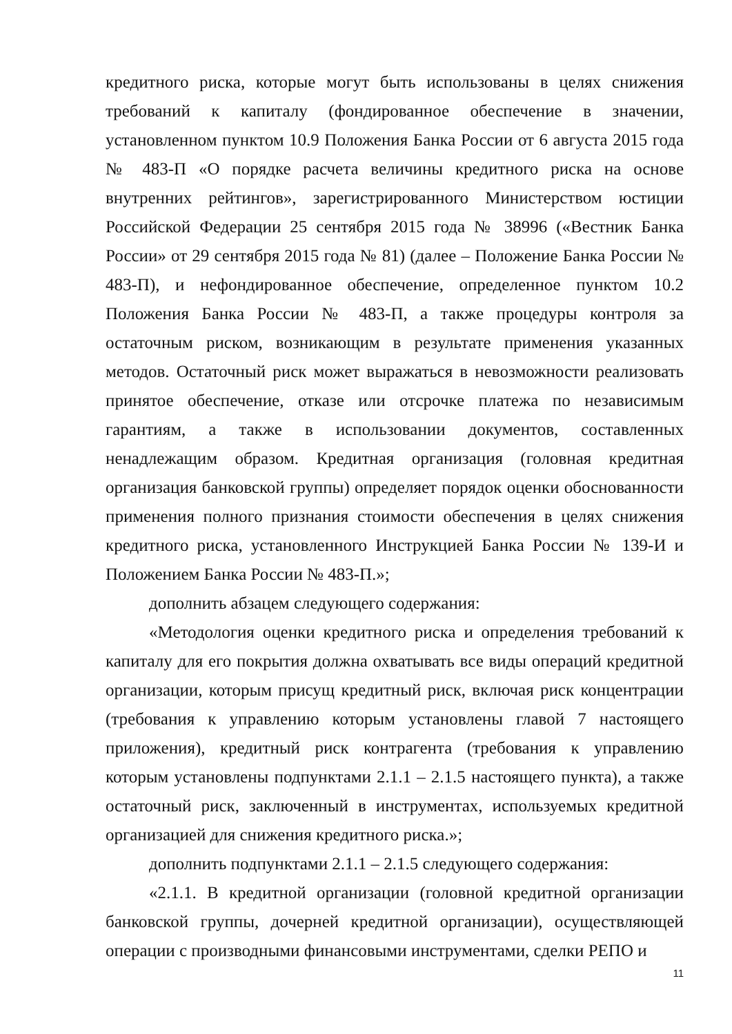кредитного риска, которые могут быть использованы в целях снижения требований к капиталу (фондированное обеспечение в значении, установленном пунктом 10.9 Положения Банка России от 6 августа 2015 года № 483-П «О порядке расчета величины кредитного риска на основе внутренних рейтингов», зарегистрированного Министерством юстиции Российской Федерации 25 сентября 2015 года № 38996 («Вестник Банка России» от 29 сентября 2015 года № 81) (далее – Положение Банка России № 483-П), и нефондированное обеспечение, определенное пунктом 10.2 Положения Банка России № 483-П, а также процедуры контроля за остаточным риском, возникающим в результате применения указанных методов. Остаточный риск может выражаться в невозможности реализовать принятое обеспечение, отказе или отсрочке платежа по независимым гарантиям, а также в использовании документов, составленных ненадлежащим образом. Кредитная организация (головная кредитная организация банковской группы) определяет порядок оценки обоснованности применения полного признания стоимости обеспечения в целях снижения кредитного риска, установленного Инструкцией Банка России № 139-И и Положением Банка России № 483-П.»;
дополнить абзацем следующего содержания:
«Методология оценки кредитного риска и определения требований к капиталу для его покрытия должна охватывать все виды операций кредитной организации, которым присущ кредитный риск, включая риск концентрации (требования к управлению которым установлены главой 7 настоящего приложения), кредитный риск контрагента (требования к управлению которым установлены подпунктами 2.1.1 – 2.1.5 настоящего пункта), а также остаточный риск, заключенный в инструментах, используемых кредитной организацией для снижения кредитного риска.»;
дополнить подпунктами 2.1.1 – 2.1.5 следующего содержания:
«2.1.1. В кредитной организации (головной кредитной организации банковской группы, дочерней кредитной организации), осуществляющей операции с производными финансовыми инструментами, сделки РЕПО и
11